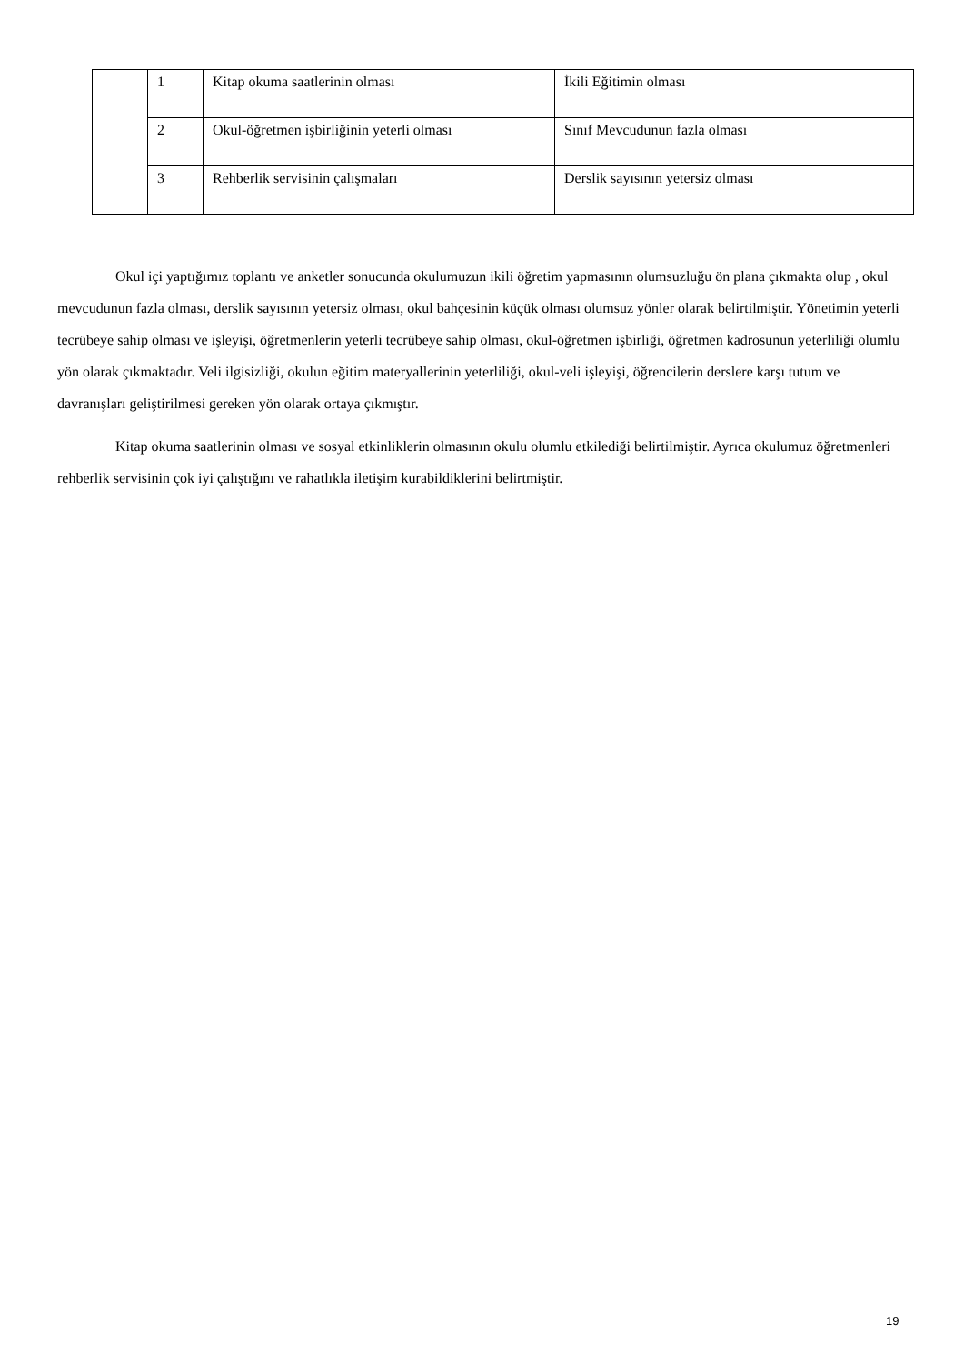| | 1 | Kitap okuma saatlerinin olması | İkili Eğitimin olması |
| | 2 | Okul-öğretmen işbirliğinin yeterli olması | Sınıf Mevcudunun fazla olması |
| | 3 | Rehberlik servisinin çalışmaları | Derslik sayısının yetersiz olması |
Okul içi yaptığımız toplantı ve anketler sonucunda okulumuzun ikili öğretim yapmasının olumsuzluğu ön plana çıkmakta olup , okul mevcudunun fazla olması, derslik sayısının yetersiz olması, okul bahçesinin küçük olması olumsuz yönler olarak belirtilmiştir. Yönetimin yeterli tecrübeye sahip olması ve işleyişi, öğretmenlerin yeterli tecrübeye sahip olması, okul-öğretmen işbirliği, öğretmen kadrosunun yeterliliği olumlu yön olarak çıkmaktadır. Veli ilgisizliği, okulun eğitim materyallerinin yeterliliği, okul-veli işleyişi, öğrencilerin derslere karşı tutum ve davranışları geliştirilmesi gereken yön olarak ortaya çıkmıştır.
Kitap okuma saatlerinin olması ve sosyal etkinliklerin olmasının okulu olumlu etkilediği belirtilmiştir. Ayrıca okulumuz öğretmenleri rehberlik servisinin çok iyi çalıştığını ve rahatlıkla iletişim kurabildiklerini belirtmiştir.
19